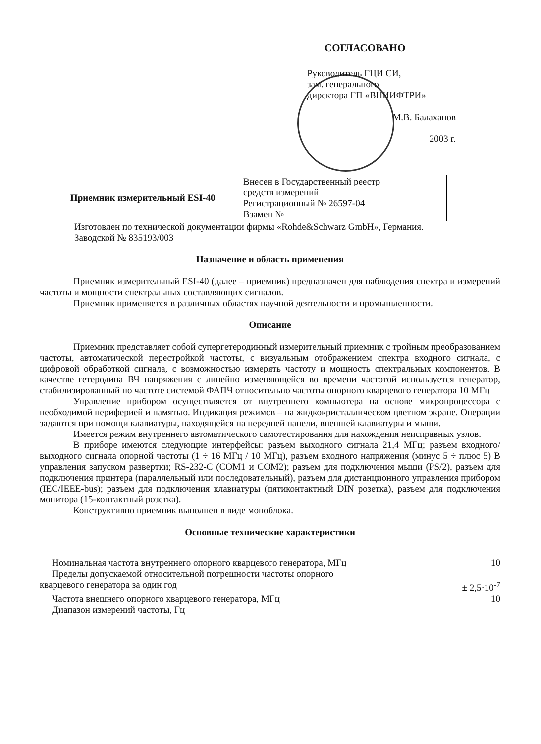СОГЛАСОВАНО
Руководитель ГЦИ СИ,
зам. генерального
директора ГП «ВНИИФТРИ»
М.В. Балаханов
2003 г.
| Приемник измерительный ESI-40 | Внесен в Государственный реестр средств измерений Регистрационный № 26597-04 Взамен № |
Изготовлен по технической документации фирмы «Rohde&Schwarz GmbH», Германия.
Заводской № 835193/003
Назначение и область применения
Приемник измерительный ESI-40 (далее – приемник) предназначен для наблюдения спектра и измерений частоты и мощности спектральных составляющих сигналов.
Приемник применяется в различных областях научной деятельности и промышленности.
Описание
Приемник представляет собой супергетеродинный измерительный приемник с тройным преобразованием частоты, автоматической перестройкой частоты, с визуальным отображением спектра входного сигнала, с цифровой обработкой сигнала, с возможностью измерять частоту и мощность спектральных компонентов. В качестве гетеродина ВЧ напряжения с линейно изменяющейся во времени частотой используется генератор, стабилизированный по частоте системой ФАПЧ относительно частоты опорного кварцевого генератора 10 МГц
Управление прибором осуществляется от внутреннего компьютера на основе микропроцессора с необходимой периферией и памятью. Индикация режимов – на жидкокристаллическом цветном экране. Операции задаются при помощи клавиатуры, находящейся на передней панели, внешней клавиатуры и мыши.
Имеется режим внутреннего автоматического самотестирования для нахождения неисправных узлов.
В приборе имеются следующие интерфейсы: разъем выходного сигнала 21,4 МГц; разъем входного/выходного сигнала опорной частоты (1 ÷ 16 МГц / 10 МГц), разъем входного напряжения (минус 5 ÷ плюс 5) В управления запуском развертки; RS-232-C (COM1 и COM2); разъем для подключения мыши (PS/2), разъем для подключения принтера (параллельный или последовательный), разъем для дистанционного управления прибором (IEC/IEEE-bus); разъем для подключения клавиатуры (пятиконтактный DIN розетка), разъем для подключения монитора (15-контактный розетка).
Конструктивно приемник выполнен в виде моноблока.
Основные технические характеристики
Номинальная частота внутреннего опорного кварцевого генератора, МГц 10
Пределы допускаемой относительной погрешности частоты опорного
кварцевого генератора за один год ± 2,5·10<sup>-7</sup>
Частота внешнего опорного кварцевого генератора, МГц 10
Диапазон измерений частоты, Гц